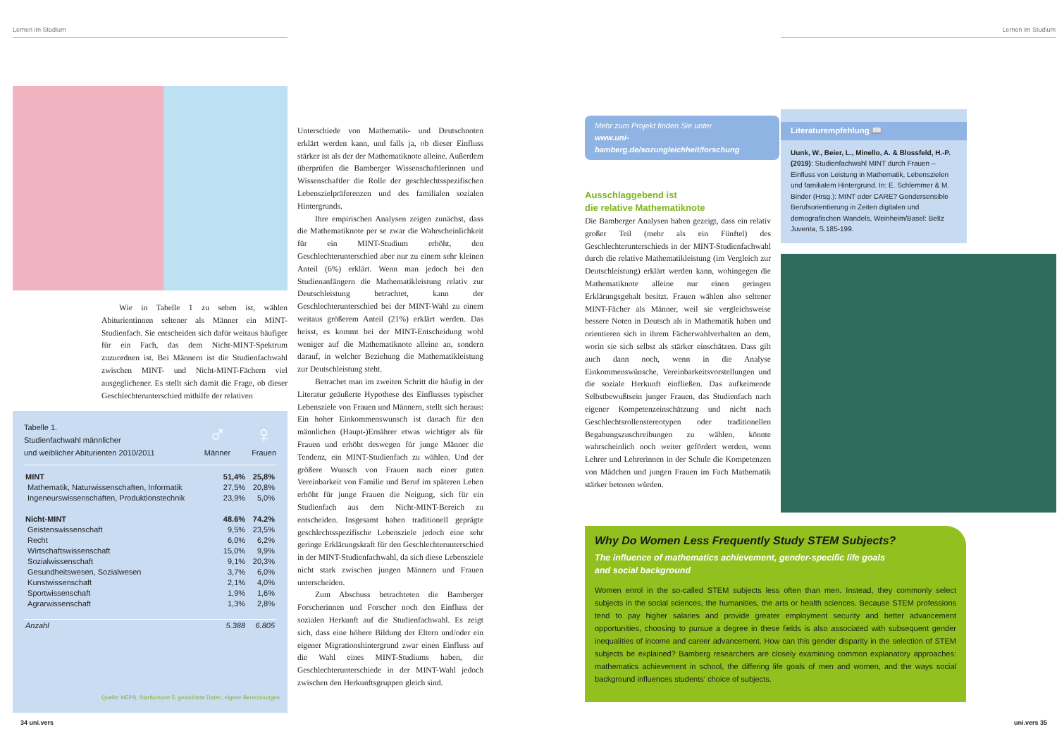Lernen im Studium Lernen im Studium
Wie in Tabelle 1 zu sehen ist, wählen Abiturientinnen seltener als Männer ein MINT-Studienfach. Sie entscheiden sich dafür weitaus häufiger für ein Fach, das dem Nicht-MINT-Spektrum zuzuordnen ist. Bei Männern ist die Studienfachwahl zwischen MINT- und Nicht-MINT-Fächern viel ausgeglichener. Es stellt sich damit die Frage, ob dieser Geschlechterunterschied mithilfe der relativen
Tabelle 1.
Studienfachwahl männlicher
und weiblicher Abiturienten 2010/2011
♂
Männer
♀
Frauen
| MINT | 51,4% | 25,8% |
| Mathematik, Naturwissenschaften, Informatik | 27,5% | 20,8% |
| Ingeneurswissenschaften, Produktionstechnik | 23,9% | 5,0% |
| Nicht-MINT | 48.6% | 74.2% |
| Geistenswissenschaft | 9,5% | 23,5% |
| Recht | 6,0% | 6,2% |
| Wirtschaftswissenschaft | 15,0% | 9,9% |
| Sozialwissenschaft | 9,1% | 20,3% |
| Gesundheitswesen, Sozialwesen | 3,7% | 6,0% |
| Kunstwissenschaft | 2,1% | 4,0% |
| Sportwissenschaft | 1,9% | 1,6% |
| Agrarwissenschaft | 1,3% | 2,8% |
| Anzahl | 5.388 | 6.805 |
Quelle: NEPS, Startkohorte 5; gewichtete Daten, eigene Berechnungen
Unterschiede von Mathematik- und Deutschnoten erklärt werden kann, und falls ja, ob dieser Einfluss stärker ist als der der Mathematiknote alleine. Außerdem überprüfen die Bamberger Wissenschaftlerinnen und Wissenschaftler die Rolle der geschlechtsspezifischen Lebenszielpräferenzen und des familialen sozialen Hintergrunds.
Ihre empirischen Analysen zeigen zunächst, dass die Mathematiknote per se zwar die Wahrscheinlichkeit für ein MINT-Studium erhöht, den Geschlechterunterschied aber nur zu einem sehr kleinen Anteil (6%) erklärt. Wenn man jedoch bei den Studienanfängern die Mathematikleistung relativ zur Deutschleistung betrachtet, kann der Geschlechterunterschied bei der MINT-Wahl zu einem weitaus größerem Anteil (21%) erklärt werden. Das heisst, es kommt bei der MINT-Entscheidung wohl weniger auf die Mathematiknote alleine an, sondern darauf, in welcher Beziehung die Mathematikleistung zur Deutschleistung steht.
Betrachet man im zweiten Schritt die häufig in der Literatur geäußerte Hypothese des Einflusses typischer Lebensziele von Frauen und Männern, stellt sich heraus: Ein hoher Einkommenswunsch ist danach für den männlichen (Haupt-)Ernährer etwas wichtiger als für Frauen und erhöht deswegen für junge Männer die Tendenz, ein MINT-Studienfach zu wählen. Und der größere Wunsch von Frauen nach einer guten Vereinbarkeit von Familie und Beruf im späteren Leben erhöht für junge Frauen die Neigung, sich für ein Studienfach aus dem Nicht-MINT-Bereich zu entscheiden. Insgesamt haben traditionell geprägte geschlechtsspezifische Lebensziele jedoch eine sehr geringe Erklärungskraft für den Geschlechterunterschied in der MINT-Studienfachwahl, da sich diese Lebensziele nicht stark zwischen jungen Männern und Frauen unterscheiden.
Zum Abschuss betrachteten die Bamberger Forscherinnen und Forscher noch den Einfluss der sozialen Herkunft auf die Studienfachwahl. Es zeigt sich, dass eine höhere Bildung der Eltern und/oder ein eigener Migrationshintergrund zwar einen Einfluss auf die Wahl eines MINT-Studiums haben, die Geschlechterunterschiede in der MINT-Wahl jedoch zwischen den Herkunftsgruppen gleich sind.
Mehr zum Projekt finden Sie unter
www.uni-bamberg.de/sozungleichheit/forschung
Ausschlaggebend ist
die relative Mathematiknote
Die Bamberger Analysen haben gezeigt, dass ein relativ großer Teil (mehr als ein Fünftel) des Geschlechterunterschieds in der MINT-Studienfachwahl durch die relative Mathematikleistung (im Vergleich zur Deutschleistung) erklärt werden kann, wohingegen die Mathematiknote alleine nur einen geringen Erklärungsgehalt besitzt. Frauen wählen also seltener MINT-Fächer als Männer, weil sie vergleichsweise bessere Noten in Deutsch als in Mathematik haben und orientieren sich in ihrem Fächerwahlverhalten an dem, worin sie sich selbst als stärker einschätzen. Dass gilt auch dann noch, wenn in die Analyse Einkommenswünsche, Vereinbarkeitsvorstellungen und die soziale Herkunft einfließen. Das aufkeimende Selbstbewußtsein junger Frauen, das Studienfach nach eigener Kompetenzeinschätzung und nicht nach Geschlechtsrollenstereotypen oder traditionellen Begabungszuschreibungen zu wählen, könnte wahrscheinlich noch weiter gefördert werden, wenn Lehrer und Lehrerinnen in der Schule die Kompetenzen von Mädchen und jungen Frauen im Fach Mathematik stärker betonen würden.
Literaturempfehlung 📖
Uunk, W., Beier, L., Minello, A. & Blossfeld, H.-P. (2019): Studienfachwahl MINT durch Frauen – Einfluss von Leistung in Mathematik, Lebenszielen und familialem Hintergrund. In: E. Schlemmer & M. Binder (Hrsg.): MINT oder CARE? Gendersensible Berufsorientierung in Zeiten digitalen und demografischen Wandels, Weinheim/Basel: Beltz Juventa, S.185-199.
Why Do Women Less Frequently Study STEM Subjects?
The influence of mathematics achievement, gender-specific life goals
and social background
Women enrol in the so-called STEM subjects less often than men. Instead, they commonly select subjects in the social sciences, the humanities, the arts or health sciences. Because STEM professions tend to pay higher salaries and provide greater employment security and better advancement opportunities, choosing to pursue a degree in these fields is also associated with subsequent gender inequalities of income and career advancement. How can this gender disparity in the selection of STEM subjects be explained? Bamberg researchers are closely examining common explanatory approaches: mathematics achievement in school, the differing life goals of men and women, and the ways social background influences students‘ choice of subjects.
34 uni.vers uni.vers 35